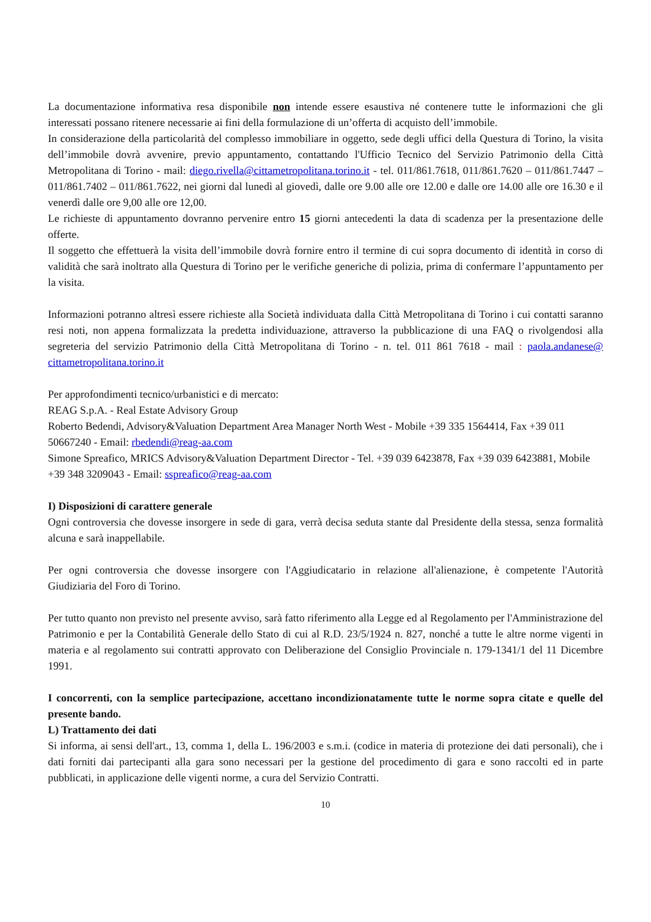La documentazione informativa resa disponibile non intende essere esaustiva né contenere tutte le informazioni che gli interessati possano ritenere necessarie ai fini della formulazione di un’offerta di acquisto dell’immobile.
In considerazione della particolarità del complesso immobiliare in oggetto, sede degli uffici della Questura di Torino, la visita dell’immobile dovrà avvenire, previo appuntamento, contattando l'Ufficio Tecnico del Servizio Patrimonio della Città Metropolitana di Torino - mail: diego.rivella@cittametropolitana.torino.it - tel. 011/861.7618, 011/861.7620 – 011/861.7447 – 011/861.7402 – 011/861.7622, nei giorni dal lunedì al giovedì, dalle ore 9.00 alle ore 12.00 e dalle ore 14.00 alle ore 16.30 e il venerdì dalle ore 9,00 alle ore 12,00.
Le richieste di appuntamento dovranno pervenire entro 15 giorni antecedenti la data di scadenza per la presentazione delle offerte.
Il soggetto che effettuerà la visita dell’immobile dovrà fornire entro il termine di cui sopra documento di identità in corso di validità che sarà inoltrato alla Questura di Torino per le verifiche generiche di polizia, prima di confermare l’appuntamento per la visita.
Informazioni potranno altresì essere richieste alla Società individuata dalla Città Metropolitana di Torino i cui contatti saranno resi noti, non appena formalizzata la predetta individuazione, attraverso la pubblicazione di una FAQ o rivolgendosi alla segreteria del servizio Patrimonio della Città Metropolitana di Torino - n. tel. 011 861 7618 - mail : paola.andanese@ cittametropolitana.torino.it
Per approfondimenti tecnico/urbanistici e di mercato:
REAG S.p.A. - Real Estate Advisory Group
Roberto Bedendi, Advisory&Valuation Department Area Manager North West - Mobile +39 335 1564414, Fax +39 011 50667240 - Email: rbedendi@reag-aa.com
Simone Spreafico, MRICS Advisory&Valuation Department Director - Tel. +39 039 6423878, Fax +39 039 6423881, Mobile +39 348 3209043 - Email: sspreafico@reag-aa.com
I) Disposizioni di carattere generale
Ogni controversia che dovesse insorgere in sede di gara, verrà decisa seduta stante dal Presidente della stessa, senza formalità alcuna e sarà inappellabile.
Per ogni controversia che dovesse insorgere con l'Aggiudicatario in relazione all'alienazione, è competente l'Autorità Giudiziaria del Foro di Torino.
Per tutto quanto non previsto nel presente avviso, sarà fatto riferimento alla Legge ed al Regolamento per l'Amministrazione del Patrimonio e per la Contabilità Generale dello Stato di cui al R.D. 23/5/1924 n. 827, nonché a tutte le altre norme vigenti in materia e al regolamento sui contratti approvato con Deliberazione del Consiglio Provinciale n. 179-1341/1 del 11 Dicembre 1991.
I concorrenti, con la semplice partecipazione, accettano incondizionatamente tutte le norme sopra citate e quelle del presente bando.
L) Trattamento dei dati
Si informa, ai sensi dell'art., 13, comma 1, della L. 196/2003 e s.m.i. (codice in materia di protezione dei dati personali), che i dati forniti dai partecipanti alla gara sono necessari per la gestione del procedimento di gara e sono raccolti ed in parte pubblicati, in applicazione delle vigenti norme, a cura del Servizio Contratti.
10